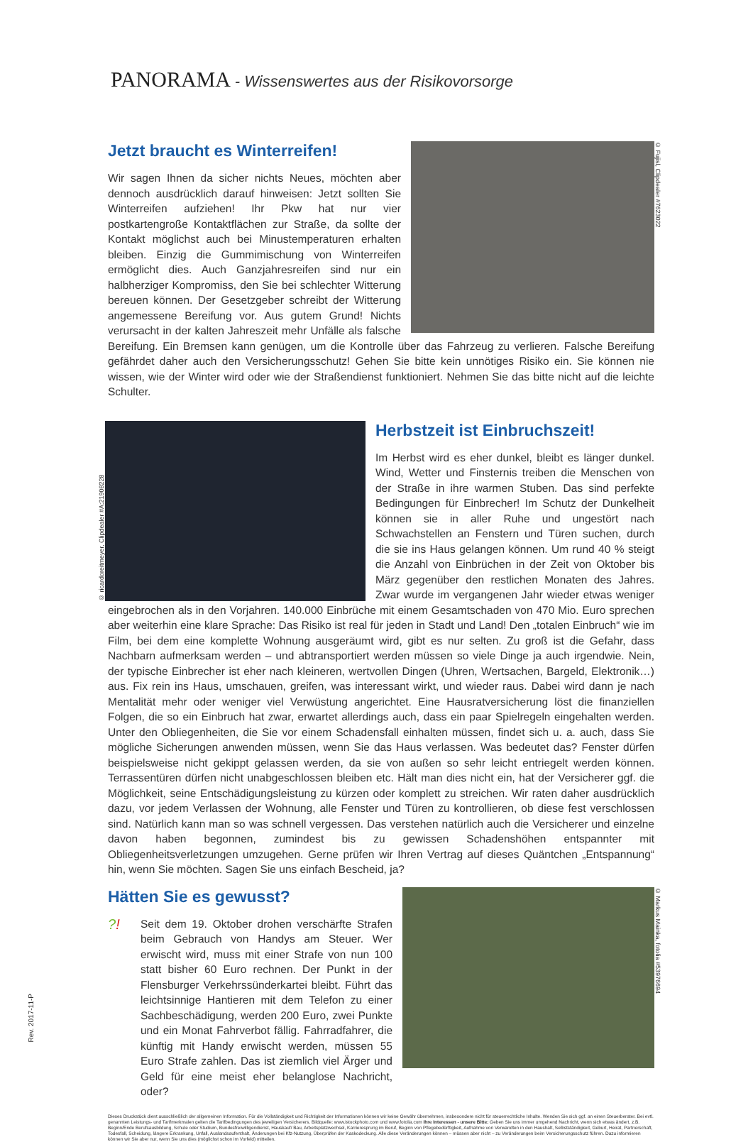PANORAMA - Wissenswertes aus der Risikovorsorge
© Fujisl, Clipdealer #7623022
Jetzt braucht es Winterreifen!
Wir sagen Ihnen da sicher nichts Neues, möchten aber dennoch ausdrücklich darauf hinweisen: Jetzt sollten Sie Winterreifen aufziehen! Ihr Pkw hat nur vier postkartengroße Kontaktflächen zur Straße, da sollte der Kontakt möglichst auch bei Minustemperaturen erhalten bleiben. Einzig die Gummimischung von Winterreifen ermöglicht dies. Auch Ganzjahresreifen sind nur ein halbherziger Kompromiss, den Sie bei schlechter Witterung bereuen können. Der Gesetzgeber schreibt der Witterung angemessene Bereifung vor. Aus gutem Grund! Nichts verursacht in der kalten Jahreszeit mehr Unfälle als falsche Bereifung. Ein Bremsen kann genügen, um die Kontrolle über das Fahrzeug zu verlieren. Falsche Bereifung gefährdet daher auch den Versicherungsschutz! Gehen Sie bitte kein unnötiges Risiko ein. Sie können nie wissen, wie der Winter wird oder wie der Straßendienst funktioniert. Nehmen Sie das bitte nicht auf die leichte Schulter.
© ricardoreitmeyer, Clipdealer #A:21908228
Herbstzeit ist Einbruchszeit!
Im Herbst wird es eher dunkel, bleibt es länger dunkel. Wind, Wetter und Finsternis treiben die Menschen von der Straße in ihre warmen Stuben. Das sind perfekte Bedingungen für Einbrecher! Im Schutz der Dunkelheit können sie in aller Ruhe und ungestört nach Schwachstellen an Fenstern und Türen suchen, durch die sie ins Haus gelangen können. Um rund 40 % steigt die Anzahl von Einbrüchen in der Zeit von Oktober bis März gegenüber den restlichen Monaten des Jahres. Zwar wurde im vergangenen Jahr wieder etwas weniger eingebrochen als in den Vorjahren. 140.000 Einbrüche mit einem Gesamtschaden von 470 Mio. Euro sprechen aber weiterhin eine klare Sprache: Das Risiko ist real für jeden in Stadt und Land! Den „totalen Einbruch“ wie im Film, bei dem eine komplette Wohnung ausgeräumt wird, gibt es nur selten. Zu groß ist die Gefahr, dass Nachbarn aufmerksam werden – und abtransportiert werden müssen so viele Dinge ja auch irgendwie. Nein, der typische Einbrecher ist eher nach kleineren, wertvollen Dingen (Uhren, Wertsachen, Bargeld, Elektronik…) aus. Fix rein ins Haus, umschauen, greifen, was interessant wirkt, und wieder raus. Dabei wird dann je nach Mentalität mehr oder weniger viel Verwüstung angerichtet. Eine Hausratversicherung löst die finanziellen Folgen, die so ein Einbruch hat zwar, erwartet allerdings auch, dass ein paar Spielregeln eingehalten werden. Unter den Obliegenheiten, die Sie vor einem Schadensfall einhalten müssen, findet sich u. a. auch, dass Sie mögliche Sicherungen anwenden müssen, wenn Sie das Haus verlassen. Was bedeutet das? Fenster dürfen beispielsweise nicht gekippt gelassen werden, da sie von außen so sehr leicht entriegelt werden können. Terrassentüren dürfen nicht unabgeschlossen bleiben etc. Hält man dies nicht ein, hat der Versicherer ggf. die Möglichkeit, seine Entschädigungsleistung zu kürzen oder komplett zu streichen. Wir raten daher ausdrücklich dazu, vor jedem Verlassen der Wohnung, alle Fenster und Türen zu kontrollieren, ob diese fest verschlossen sind. Natürlich kann man so was schnell vergessen. Das verstehen natürlich auch die Versicherer und einzelne davon haben begonnen, zumindest bis zu gewissen Schadenshöhen entspannter mit Obliegenheitsverletzungen umzugehen. Gerne prüfen wir Ihren Vertrag auf dieses Quäntchen „Entspannung“ hin, wenn Sie möchten. Sagen Sie uns einfach Bescheid, ja?
© Markus Mainka, fotolia #53976694
Hätten Sie es gewusst?
?!
Seit dem 19. Oktober drohen verschärfte Strafen beim Gebrauch von Handys am Steuer. Wer erwischt wird, muss mit einer Strafe von nun 100 statt bisher 60 Euro rechnen. Der Punkt in der Flensburger Verkehrssünderkartei bleibt. Führt das leichtsinnige Hantieren mit dem Telefon zu einer Sachbeschädigung, werden 200 Euro, zwei Punkte und ein Monat Fahrverbot fällig. Fahrradfahrer, die künftig mit Handy erwischt werden, müssen 55 Euro Strafe zahlen. Das ist ziemlich viel Ärger und Geld für eine meist eher belanglose Nachricht, oder?
Dieses Druckstück dient ausschließlich der allgemeinen Information. Für die Vollständigkeit und Richtigkeit der Informationen können wir keine Gewähr übernehmen, insbesondere nicht für steuerrechtliche Inhalte. Wenden Sie sich ggf. an einen Steuerberater. Bei evtl. genannten Leistungs- und Tarifmerkmalen gelten die Tarifbedingungen des jeweiligen Versicherers. Bildquelle: www.istockphoto.com und www.fotolia.com Ihre Interessen - unsere Bitte: Geben Sie uns immer umgehend Nachricht, wenn sich etwas ändert, z.B. Beginn/Ende Berufsausbildung, Schule oder Studium, Bundesfreiwilligendienst, Hauskauf/ Bau, Arbeitsplatzwechsel, Karrieresprung im Beruf, Beginn von Pflegebedürftigkeit, Aufnahme von Verwandten in den Haushalt, Selbstständigkeit, Geburt, Heirat, Partnerschaft, Todesfall, Scheidung, längere Erkrankung, Unfall, Auslandsaufenthalt, Änderungen bei Kfz-Nutzung, Überprüfen der Kaskodeckung. Alle diese Veränderungen können – müssen aber nicht – zu Veränderungen beim Versicherungsschutz führen. Dazu informieren können wir Sie aber nur, wenn Sie uns dies (möglichst schon im Vorfeld) mitteilen.
Rev. 2017-11-P